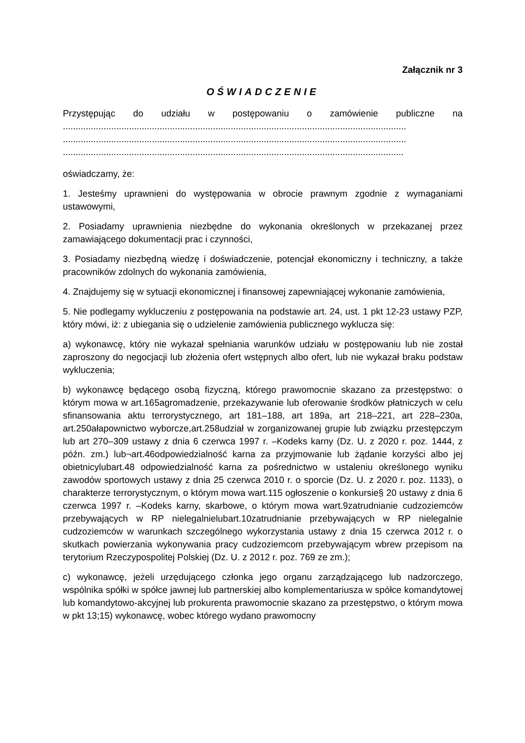Załącznik nr 3
OŚWIADCZENIE
Przystępując do udziału w postępowaniu o zamówienie publiczne na
.......................................................................................................................................
.......................................................................................................................................
......................................................................................................................................
oświadczamy, że:
1. Jesteśmy uprawnieni do występowania w obrocie prawnym zgodnie z wymaganiami ustawowymi,
2. Posiadamy uprawnienia niezbędne do wykonania określonych w przekazanej przez zamawiającego dokumentacji prac i czynności,
3. Posiadamy niezbędną wiedzę i doświadczenie, potencjał ekonomiczny i techniczny, a także pracowników zdolnych do wykonania zamówienia,
4. Znajdujemy się w sytuacji ekonomicznej i finansowej zapewniającej wykonanie zamówienia,
5. Nie podlegamy wykluczeniu z postępowania na podstawie art. 24, ust. 1 pkt 12-23 ustawy PZP, który mówi, iż: z ubiegania się o udzielenie zamówienia publicznego wyklucza się:
a) wykonawcę, który nie wykazał spełniania warunków udziału w postępowaniu lub nie został zaproszony do negocjacji lub złożenia ofert wstępnych albo ofert, lub nie wykazał braku podstaw wykluczenia;
b) wykonawcę będącego osobą fizyczną, którego prawomocnie skazano za przestępstwo: o którym mowa w art.165agromadzenie, przekazywanie lub oferowanie środków płatniczych w celu sfinansowania aktu terrorystycznego, art 181–188, art 189a, art 218–221, art 228–230a, art.250ałapownictwo wyborcze,art.258udział w zorganizowanej grupie lub związku przestępczym lub art 270–309 ustawy z dnia 6 czerwca 1997 r. –Kodeks karny (Dz. U. z 2020 r. poz. 1444, z późn. zm.) lub¬art.46odpowiedzialność karna za przyjmowanie lub żądanie korzyści albo jej obietnicylubart.48 odpowiedzialność karna za pośrednictwo w ustaleniu określonego wyniku zawodów sportowych ustawy z dnia 25 czerwca 2010 r. o sporcie (Dz. U. z 2020 r. poz. 1133), o charakterze terrorystycznym, o którym mowa wart.115 ogłoszenie o konkursie§ 20 ustawy z dnia 6 czerwca 1997 r. –Kodeks karny, skarbowe, o którym mowa wart.9zatrudnianie cudzoziemców przebywających w RP nielegalnielubart.10zatrudnianie przebywających w RP nielegalnie cudzoziemców w warunkach szczególnego wykorzystania ustawy z dnia 15 czerwca 2012 r. o skutkach powierzania wykonywania pracy cudzoziemcom przebywającym wbrew przepisom na terytorium Rzeczypospolitej Polskiej (Dz. U. z 2012 r. poz. 769 ze zm.);
c) wykonawcę, jeżeli urzędującego członka jego organu zarządzającego lub nadzorczego, wspólnika spółki w spółce jawnej lub partnerskiej albo komplementariusza w spółce komandytowej lub komandytowo-akcyjnej lub prokurenta prawomocnie skazano za przestępstwo, o którym mowa w pkt 13;15) wykonawcę, wobec którego wydano prawomocny